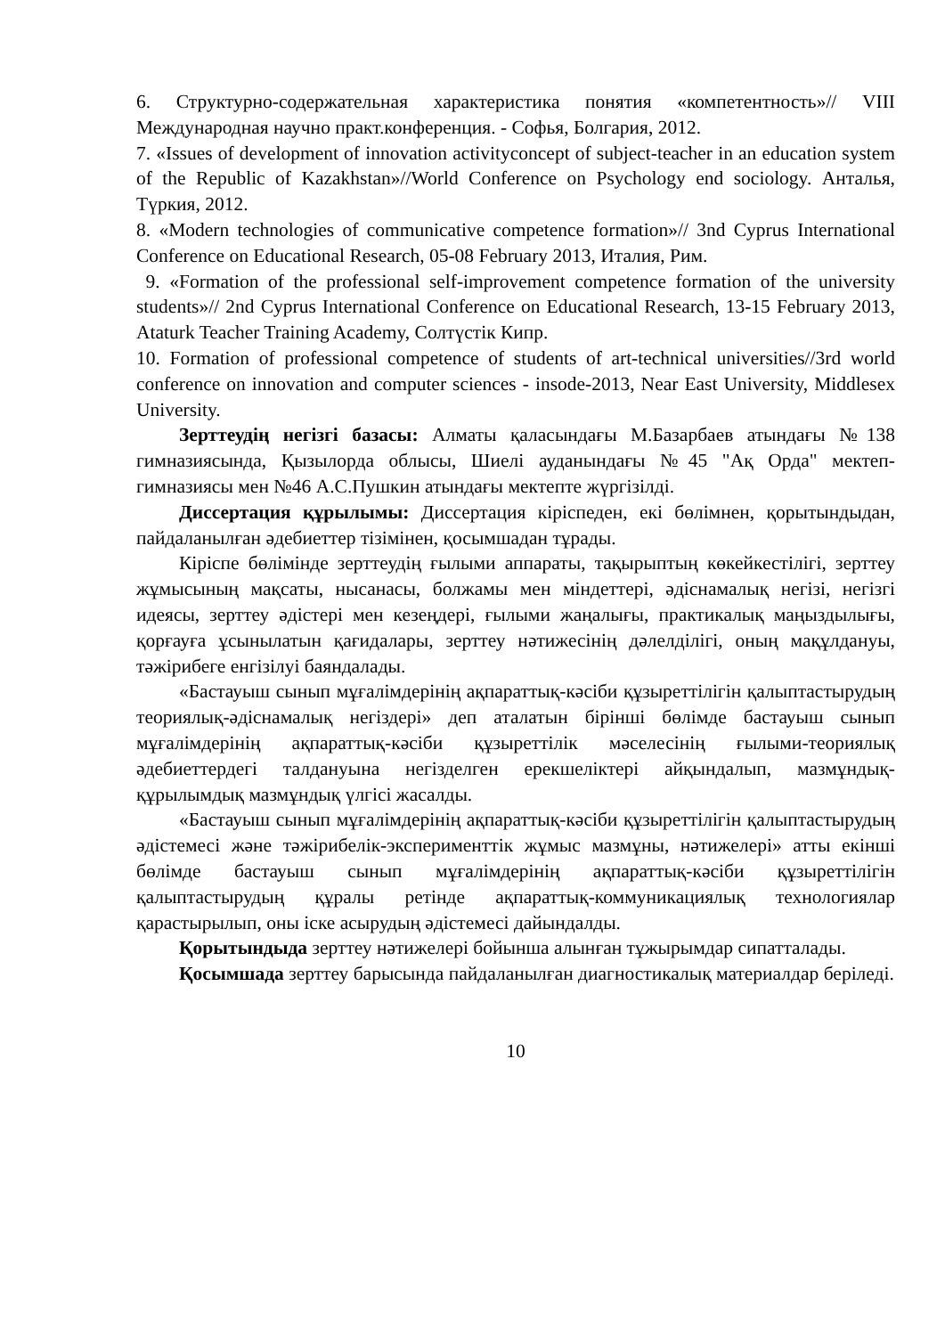6. Структурно-содержательная характеристика понятия «компетентность»// VIII Международная научно практ.конференция. - Софья, Болгария, 2012.
7. «Issues of development of innovation activityconcept of subject-teacher in an education system of the Republic of Kazakhstan»//World Conference on Psychology end sociology. Анталья, Түркия, 2012.
8. «Modern technologies of communicative competence formation»// 3nd Cyprus International Conference on Educational Research, 05-08 February 2013, Италия, Рим.
9. «Formation of the professional self-improvement competence formation of the university students»// 2nd Cyprus International Conference on Educational Research, 13-15 February 2013, Ataturk Teacher Training Academy, Солтүстік Кипр.
10. Formation of professional competence of students of art-technical universities//3rd world conference on innovation and computer sciences - insode-2013, Near East University, Middlesex University.
Зерттеудің негізгі базасы: Алматы қаласындағы М.Базарбаев атындағы №138 гимназиясында, Қызылорда облысы, Шиелі ауданындағы №45 "Ақ Орда" мектеп-гимназиясы мен №46 А.С.Пушкин атындағы мектепте жүргізілді.
Диссертация құрылымы: Диссертация кіріспеден, екі бөлімнен, қорытындыдан, пайдаланылған әдебиеттер тізімінен, қосымшадан тұрады.
Кіріспе бөлімінде зерттеудің ғылыми аппараты, тақырыптың көкейкестілігі, зерттеу жұмысының мақсаты, нысанасы, болжамы мен міндеттері, әдіснамалық негізі, негізгі идеясы, зерттеу әдістері мен кезеңдері, ғылыми жаңалығы, практикалық маңыздылығы, қорғауға ұсынылатын қағидалары, зерттеу нәтижесінің дәлелділігі, оның мақұлдануы, тәжірибеге енгізілуі баяндалады.
«Бастауыш сынып мұғалімдерінің ақпараттық-кәсіби құзыреттілігін қалыптастырудың теориялық-әдіснамалық негіздері» деп аталатын бірінші бөлімде бастауыш сынып мұғалімдерінің ақпараттық-кәсіби құзыреттілік мәселесінің ғылыми-теориялық әдебиеттердегі талдануына негізделген ерекшеліктері айқындалып, мазмұндық-құрылымдық мазмұндық үлгісі жасалды.
«Бастауыш сынып мұғалімдерінің ақпараттық-кәсіби құзыреттілігін қалыптастырудың әдістемесі және тәжірибелік-эксперименттік жұмыс мазмұны, нәтижелері» атты екінші бөлімде бастауыш сынып мұғалімдерінің ақпараттық-кәсіби құзыреттілігін қалыптастырудың құралы ретінде ақпараттық-коммуникациялық технологиялар қарастырылып, оны іске асырудың әдістемесі дайындалды.
Қорытындыда зерттеу нәтижелері бойынша алынған тұжырымдар сипатталады.
Қосымшада зерттеу барысында пайдаланылған диагностикалық материалдар беріледі.
10